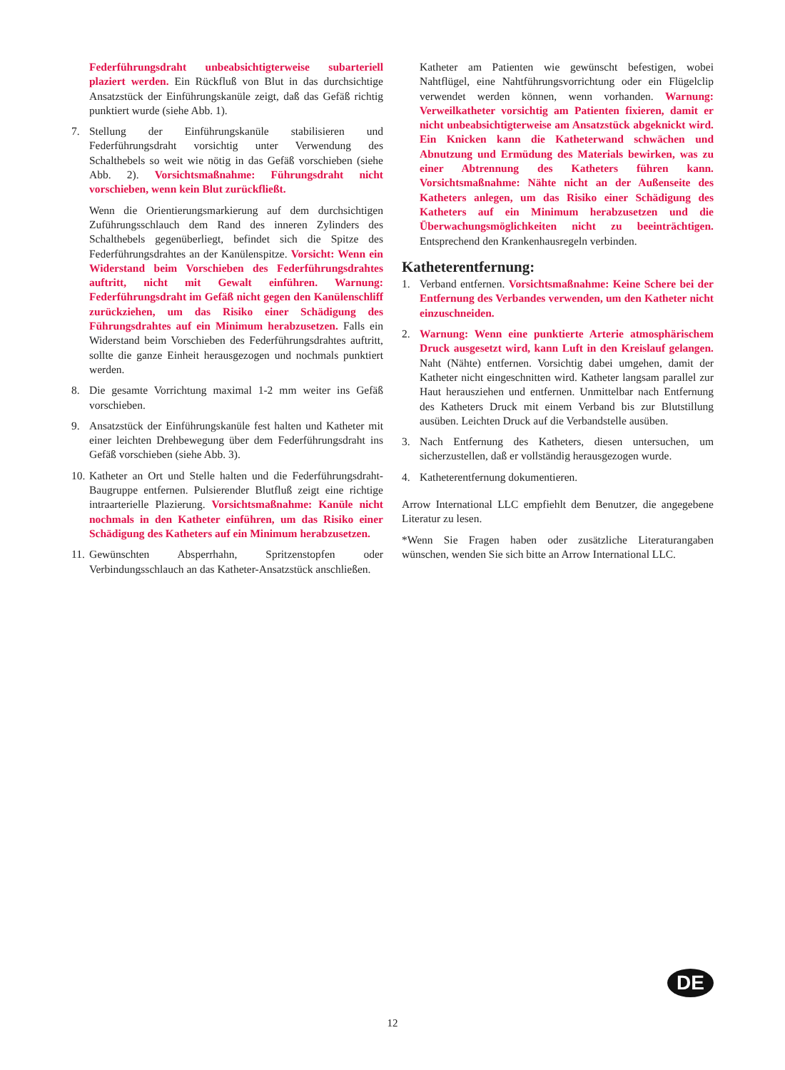Federführungsdraht unbeabsichtigterweise subarteriell plaziert werden. Ein Rückfluß von Blut in das durchsichtige Ansatzstück der Einführungskanüle zeigt, daß das Gefäß richtig punktiert wurde (siehe Abb. 1).
7. Stellung der Einführungskanüle stabilisieren und Federführungsdraht vorsichtig unter Verwendung des Schalthebels so weit wie nötig in das Gefäß vorschieben (siehe Abb. 2). Vorsichtsmaßnahme: Führungsdraht nicht vorschieben, wenn kein Blut zurückfließt.
Wenn die Orientierungsmarkierung auf dem durchsichtigen Zuführungsschlauch dem Rand des inneren Zylinders des Schalthebels gegenüberliegt, befindet sich die Spitze des Federführungsdrahtes an der Kanülenspitze. Vorsicht: Wenn ein Widerstand beim Vorschieben des Federführungsdrahtes auftritt, nicht mit Gewalt einführen. Warnung: Federführungsdraht im Gefäß nicht gegen den Kanülenschliff zurückziehen, um das Risiko einer Schädigung des Führungsdrahtes auf ein Minimum herabzusetzen. Falls ein Widerstand beim Vorschieben des Federführungsdrahtes auftritt, sollte die ganze Einheit herausgezogen und nochmals punktiert werden.
8. Die gesamte Vorrichtung maximal 1-2 mm weiter ins Gefäß vorschieben.
9. Ansatzstück der Einführungskanüle fest halten und Katheter mit einer leichten Drehbewegung über dem Federführungsdraht ins Gefäß vorschieben (siehe Abb. 3).
10. Katheter an Ort und Stelle halten und die Federführungsdraht-Baugruppe entfernen. Pulsierender Blutfluß zeigt eine richtige intraarterielle Plazierung. Vorsichtsmaßnahme: Kanüle nicht nochmals in den Katheter einführen, um das Risiko einer Schädigung des Katheters auf ein Minimum herabzusetzen.
11. Gewünschten Absperrhahn, Spritzenstopfen oder Verbindungsschlauch an das Katheter-Ansatzstück anschließen.
Katheter am Patienten wie gewünscht befestigen, wobei Nahtflügel, eine Nahtführungsvorrichtung oder ein Flügelclip verwendet werden können, wenn vorhanden. Warnung: Verweilkatheter vorsichtig am Patienten fixieren, damit er nicht unbeabsichtigterweise am Ansatzstück abgeknickt wird. Ein Knicken kann die Katheterwand schwächen und Abnutzung und Ermüdung des Materials bewirken, was zu einer Abtrennung des Katheters führen kann. Vorsichtsmaßnahme: Nähte nicht an der Außenseite des Katheters anlegen, um das Risiko einer Schädigung des Katheters auf ein Minimum herabzusetzen und die Überwachungsmöglichkeiten nicht zu beeinträchtigen. Entsprechend den Krankenhausregeln verbinden.
Katheterentfernung:
1. Verband entfernen. Vorsichtsmaßnahme: Keine Schere bei der Entfernung des Verbandes verwenden, um den Katheter nicht einzuschneiden.
2. Warnung: Wenn eine punktierte Arterie atmosphärischem Druck ausgesetzt wird, kann Luft in den Kreislauf gelangen. Naht (Nähte) entfernen. Vorsichtig dabei umgehen, damit der Katheter nicht eingeschnitten wird. Katheter langsam parallel zur Haut herausziehen und entfernen. Unmittelbar nach Entfernung des Katheters Druck mit einem Verband bis zur Blutstillung ausüben. Leichten Druck auf die Verbandstelle ausüben.
3. Nach Entfernung des Katheters, diesen untersuchen, um sicherzustellen, daß er vollständig herausgezogen wurde.
4. Katheterentfernung dokumentieren.
Arrow International LLC empfiehlt dem Benutzer, die angegebene Literatur zu lesen.
*Wenn Sie Fragen haben oder zusätzliche Literaturangaben wünschen, wenden Sie sich bitte an Arrow International LLC.
DE
12